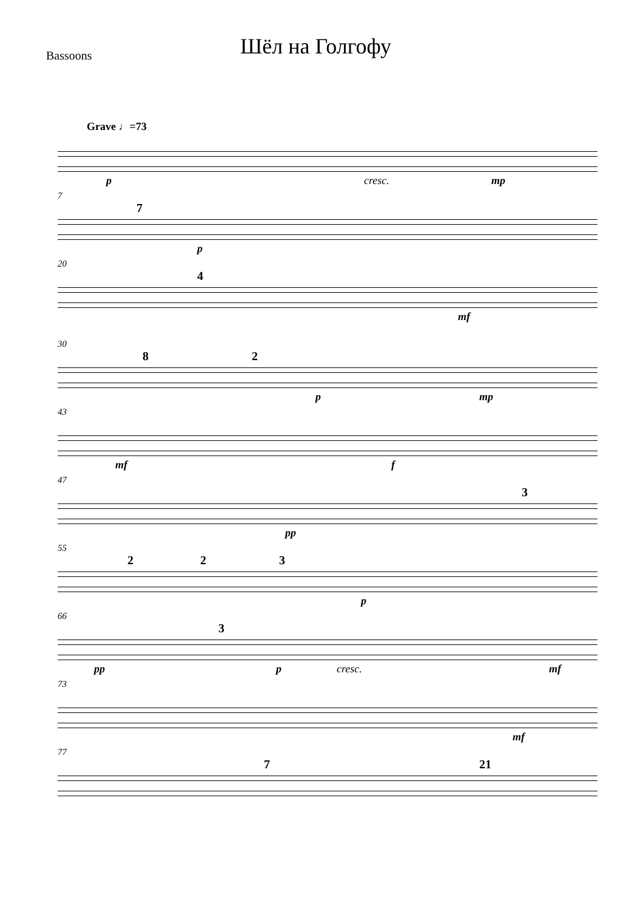Bassoons
Шёл на Голгофу
Grave ♩=73
p cresc. mp
7
7
p
20
4
mf
30
8 2
p mp
43
mf f
47
pp
3
55
2 2 3
p
66
pp
3
p cresc. mf
73
mf
77
7 21